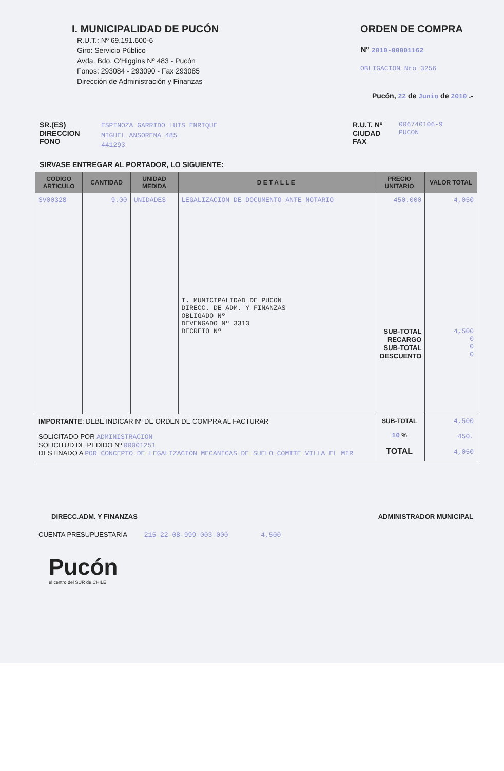I. MUNICIPALIDAD DE PUCÓN
R.U.T.: Nº 69.191.600-6
Giro: Servicio Público
Avda. Bdo. O'Higgins Nº 483 - Pucón
Fonos: 293084 - 293090 - Fax 293085
Dirección de Administración y Finanzas
ORDEN DE COMPRA
Nº 2010-00001162
OBLIGACION Nro 3256
Pucón, 22 de Junio de 2010 .-
SR.(ES)
DIRECCION
FONO
ESPINOZA GARRIDO LUIS ENRIQUE
MIGUEL ANSORENA 485
441293
R.U.T. Nº
CIUDAD
FAX
006740106-9
PUCON
SIRVASE ENTREGAR AL PORTADOR, LO SIGUIENTE:
| CODIGO ARTICULO | CANTIDAD | UNIDAD MEDIDA | D E T A L L E | PRECIO UNITARIO | VALOR TOTAL |
| --- | --- | --- | --- | --- | --- |
| SV00328 | 9.00 | UNIDADES | LEGALIZACION DE DOCUMENTO ANTE NOTARIO I. MUNICIPALIDAD DE PUCON DIRECC. DE ADM. Y FINANZAS OBLIGADO Nº DEVENGADO Nº 3313 DECRETO Nº | 450.000 SUB-TOTAL RECARGO SUB-TOTAL DESCUENTO | 4,050 4,500 0 0 0 |
| IMPORTANTE : DEBE INDICAR Nº DE ORDEN DE COMPRA AL FACTURAR SOLICITADO POR ADMINISTRACION SOLICITUD DE PEDIDO Nº 00001251 DESTINADO A POR CONCEPTO DE LEGALIZACION MECANICAS DE SUELO COMITE VILLA EL MIR | | | | SUB-TOTAL 10 % TOTAL | 4,500 450. 4,050 |
DIRECC.ADM. Y FINANZAS ADMINISTRADOR MUNICIPAL
CUENTA PRESUPUESTARIA 215-22-08-999-003-000 4,500
Pucón
el centro del SUR de CHILE